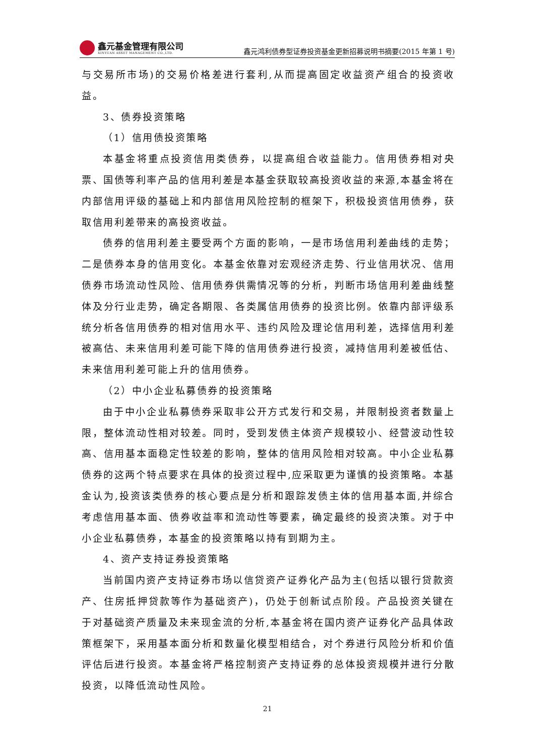鑫元基金管理有限公司
XINYUAN ASSET MANAGEMENT CO.,LTD.
鑫元鸿利债券型证券投资基金更新招募说明书摘要(2015 年第 1 号)
与交易所市场)的交易价格差进行套利,从而提高固定收益资产组合的投资收益。
3、债券投资策略
（1）信用债投资策略
本基金将重点投资信用类债券，以提高组合收益能力。信用债券相对央票、国债等利率产品的信用利差是本基金获取较高投资收益的来源,本基金将在内部信用评级的基础上和内部信用风险控制的框架下，积极投资信用债券，获取信用利差带来的高投资收益。
债券的信用利差主要受两个方面的影响，一是市场信用利差曲线的走势；二是债券本身的信用变化。本基金依靠对宏观经济走势、行业信用状况、信用债券市场流动性风险、信用债券供需情况等的分析，判断市场信用利差曲线整体及分行业走势，确定各期限、各类属信用债券的投资比例。依靠内部评级系统分析各信用债券的相对信用水平、违约风险及理论信用利差，选择信用利差被高估、未来信用利差可能下降的信用债券进行投资，减持信用利差被低估、未来信用利差可能上升的信用债券。
（2）中小企业私募债券的投资策略
由于中小企业私募债券采取非公开方式发行和交易，并限制投资者数量上限，整体流动性相对较差。同时，受到发债主体资产规模较小、经营波动性较高、信用基本面稳定性较差的影响，整体的信用风险相对较高。中小企业私募债券的这两个特点要求在具体的投资过程中,应采取更为谨慎的投资策略。本基金认为,投资该类债券的核心要点是分析和跟踪发债主体的信用基本面,并综合考虑信用基本面、债券收益率和流动性等要素，确定最终的投资决策。对于中小企业私募债券，本基金的投资策略以持有到期为主。
4、资产支持证券投资策略
当前国内资产支持证券市场以信贷资产证券化产品为主(包括以银行贷款资产、住房抵押贷款等作为基础资产)，仍处于创新试点阶段。产品投资关键在于对基础资产质量及未来现金流的分析,本基金将在国内资产证券化产品具体政策框架下，采用基本面分析和数量化模型相结合，对个券进行风险分析和价值评估后进行投资。本基金将严格控制资产支持证券的总体投资规模并进行分散投资，以降低流动性风险。
21